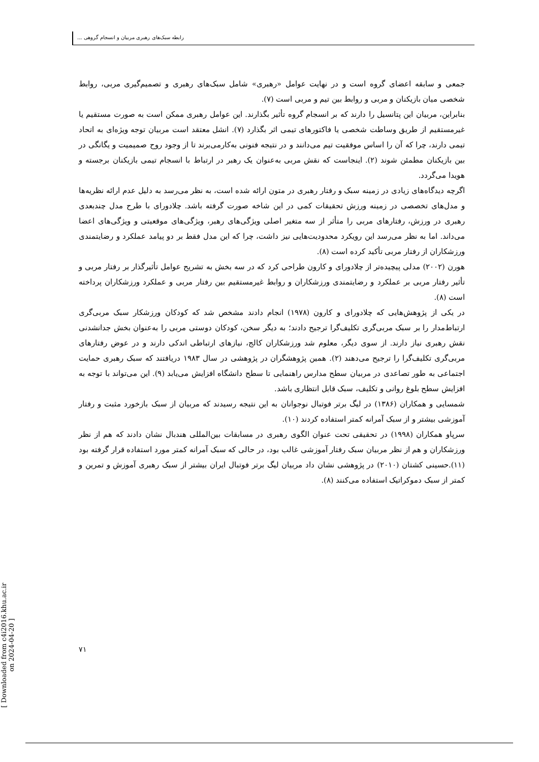رابطه سبک‌های رهبری مربیان و انسجام گروهی ...
جمعی و سابقه اعضای گروه است و در نهایت عوامل «رهبری» شامل سبک‌های رهبری و تصمیم‌گیری مربی، روابط شخصی میان بازیکنان و مربی و روابط بین تیم و مربی است (۷).
بنابراین، مربیان این پتانسیل را دارند که بر انسجام گروه تأثیر بگذارند. این عوامل رهبری ممکن است به صورت مستقیم یا غیرمستقیم از طریق وساطت شخصی یا فاکتورهای تیمی اثر بگذارد (۷). انشل معتقد است مربیان توجه ویژه‌ای به اتحاد تیمی دارند، چرا که آن را اساس موفقیت تیم می‌دانند و در نتیجه فنونی به‌کارمی‌برند تا از وجود روح صمیمیت و یگانگی در بین بازیکنان مطمئن شوند (۲). اینجاست که نقش مربی به‌عنوان یک رهبر در ارتباط با انسجام تیمی بازیکنان برجسته و هویدا می‌گردد.
اگرچه دیدگاه‌های زیادی در زمینه سبک و رفتار رهبری در متون ارائه شده است، به نظر می‌رسد به دلیل عدم ارائه نظریه‌ها و مدل‌های تخصصی در زمینه ورزش تحقیقات کمی در این شاخه صورت گرفته باشد. چلادورای با طرح مدل چندبعدی رهبری در ورزش، رفتارهای مربی را متأثر از سه متغیر اصلی ویژگی‌های رهبر، ویژگی‌های موقعیتی و ویژگی‌های اعضا می‌داند. اما به نظر می‌رسد این رویکرد محدودیت‌هایی نیز داشت، چرا که این مدل فقط بر دو پیامد عملکرد و رضایتمندی ورزشکاران از رفتار مربی تأکید کرده است (۸).
هورن (۲۰۰۲) مدلی پیچیده‌تر از چلادورای و کارون طراحی کرد که در سه بخش به تشریح عوامل تأثیرگذار بر رفتار مربی و تأثیر رفتار مربی بر عملکرد و رضایتمندی ورزشکاران و روابط غیرمستقیم بین رفتار مربی و عملکرد ورزشکاران پرداخته است (۸).
در یکی از پژوهش‌هایی که چلادورای و کارون (۱۹۷۸) انجام دادند مشخص شد که کودکان ورزشکار سبک مربی‌گری ارتباط‌مدار را بر سبک مربی‌گری تکلیف‌گرا ترجیح دادند؛ به دیگر سخن، کودکان دوستی مربی را به‌عنوان بخش جدانشدنی نقش رهبری نیاز دارند. از سوی دیگر، معلوم شد ورزشکاران کالج، نیازهای ارتباطی اندکی دارند و در عوض رفتارهای مربی‌گری تکلیف‌گرا را ترجیح می‌دهند (۲). همین پژوهشگران در پژوهشی در سال ۱۹۸۳ دریافتند که سبک رهبری حمایت اجتماعی به طور تصاعدی در مربیان سطح مدارس راهنمایی تا سطح دانشگاه افزایش می‌یابد (۹). این می‌تواند با توجه به افزایش سطح بلوغ روانی و تکلیف، سبک قابل انتظاری باشد.
شمسایی و همکاران (۱۳۸۶) در لیگ برتر فوتبال نوجوانان به این نتیجه رسیدند که مربیان از سبک بازخورد مثبت و رفتار آموزشی بیشتر و از سبک آمرانه کمتر استفاده کردند (۱۰).
سرپاو همکاران (۱۹۹۸) در تحقیقی تحت عنوان الگوی رهبری در مسابقات بین‌المللی هندبال نشان دادند که هم از نظر ورزشکاران و هم از نظر مربیان سبک رفتار آموزشی غالب بود، در حالی که سبک آمرانه کمتر مورد استفاده قرار گرفته بود (۱۱).حسینی کشتان (۲۰۱۰) در پژوهشی نشان داد مربیان لیگ برتر فوتبال ایران بیشتر از سبک رهبری آموزش و تمرین و کمتر از سبک دموکراتیک استفاده می‌کنند (۸).
۷۱
[ Downloaded from c4i2016.khu.ac.ir on 2024-04-20 ]